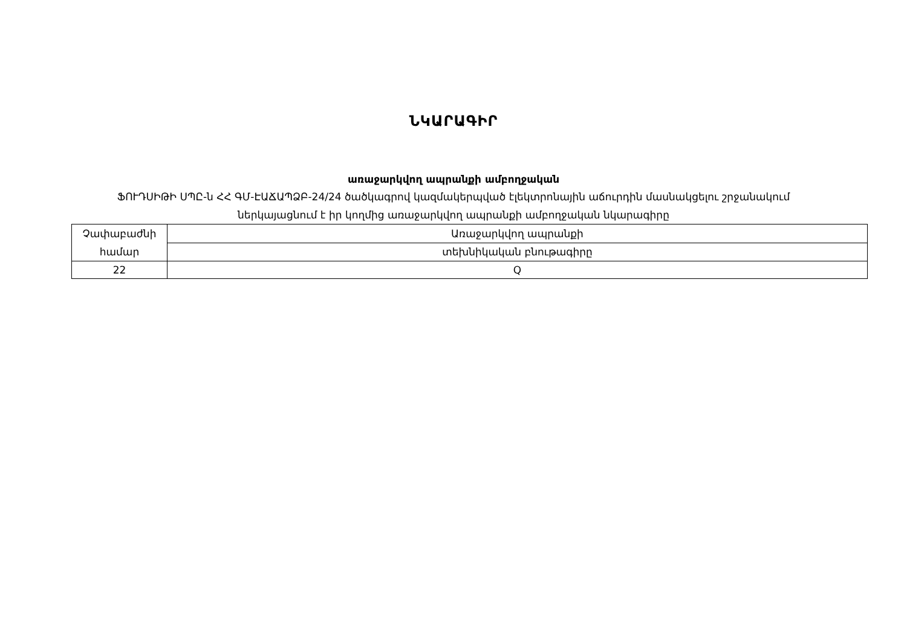ՆԿԱՐԱԳԻՐ
առաջարկվող ապրանքի ամբողջական
ՖՈՒԴՍԻԹԻ ՍՊԸ-ն ՀՀ ԳՄ-ԷԱՃԱՊՁԲ-24/24 ծածկագրով կազմակերպված էլեկտրոնային աճուրդին մասնակցելու շրջանակում
ներկայացնում է իր կողմից առաջարկվող ապրանքի ամբողջական նկարագիրը
| Չափաբաժնի համար | Առաջարկվող ապրանքի |
| | տեխնիկական բնութագիրը |
| 22 | Q |